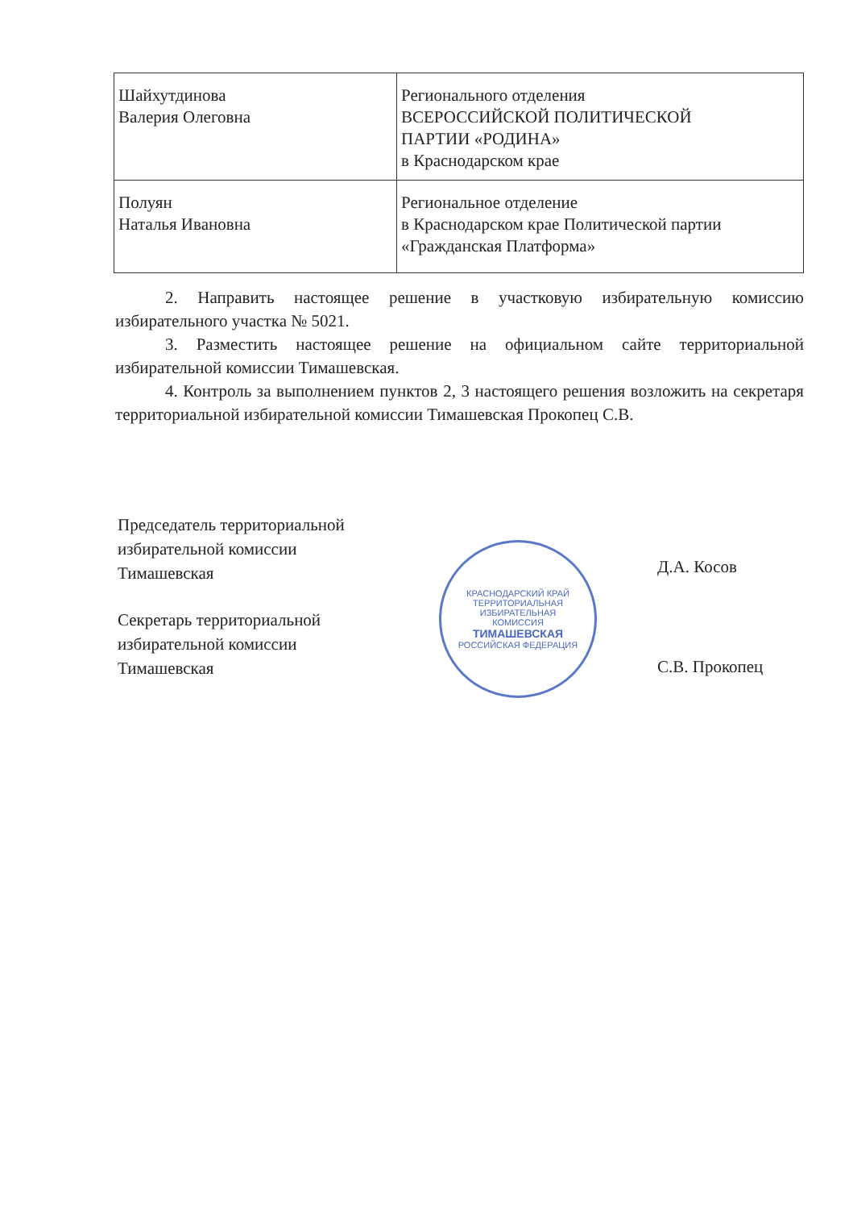| Шайхутдинова Валерия Олеговна | Регионального отделения ВСЕРОССИЙСКОЙ ПОЛИТИЧЕСКОЙ ПАРТИИ «РОДИНА» в Краснодарском крае |
| Полуян Наталья Ивановна | Региональное отделение в Краснодарском крае Политической партии «Гражданская Платформа» |
2. Направить настоящее решение в участковую избирательную комиссию избирательного участка № 5021.
3. Разместить настоящее решение на официальном сайте территориальной избирательной комиссии Тимашевская.
4. Контроль за выполнением пунктов 2, 3 настоящего решения возложить на секретаря территориальной избирательной комиссии Тимашевская Прокопец С.В.
Председатель территориальной
избирательной комиссии
Тимашевская
Д.А. Косов
Секретарь территориальной
избирательной комиссии
Тимашевская
С.В. Прокопец
КРАСНОДАРСКИЙ КРАЙ
ТЕРРИТОРИАЛЬНАЯ
ИЗБИРАТЕЛЬНАЯ
КОМИССИЯ
ТИМАШЕВСКАЯ
РОССИЙСКАЯ ФЕДЕРАЦИЯ